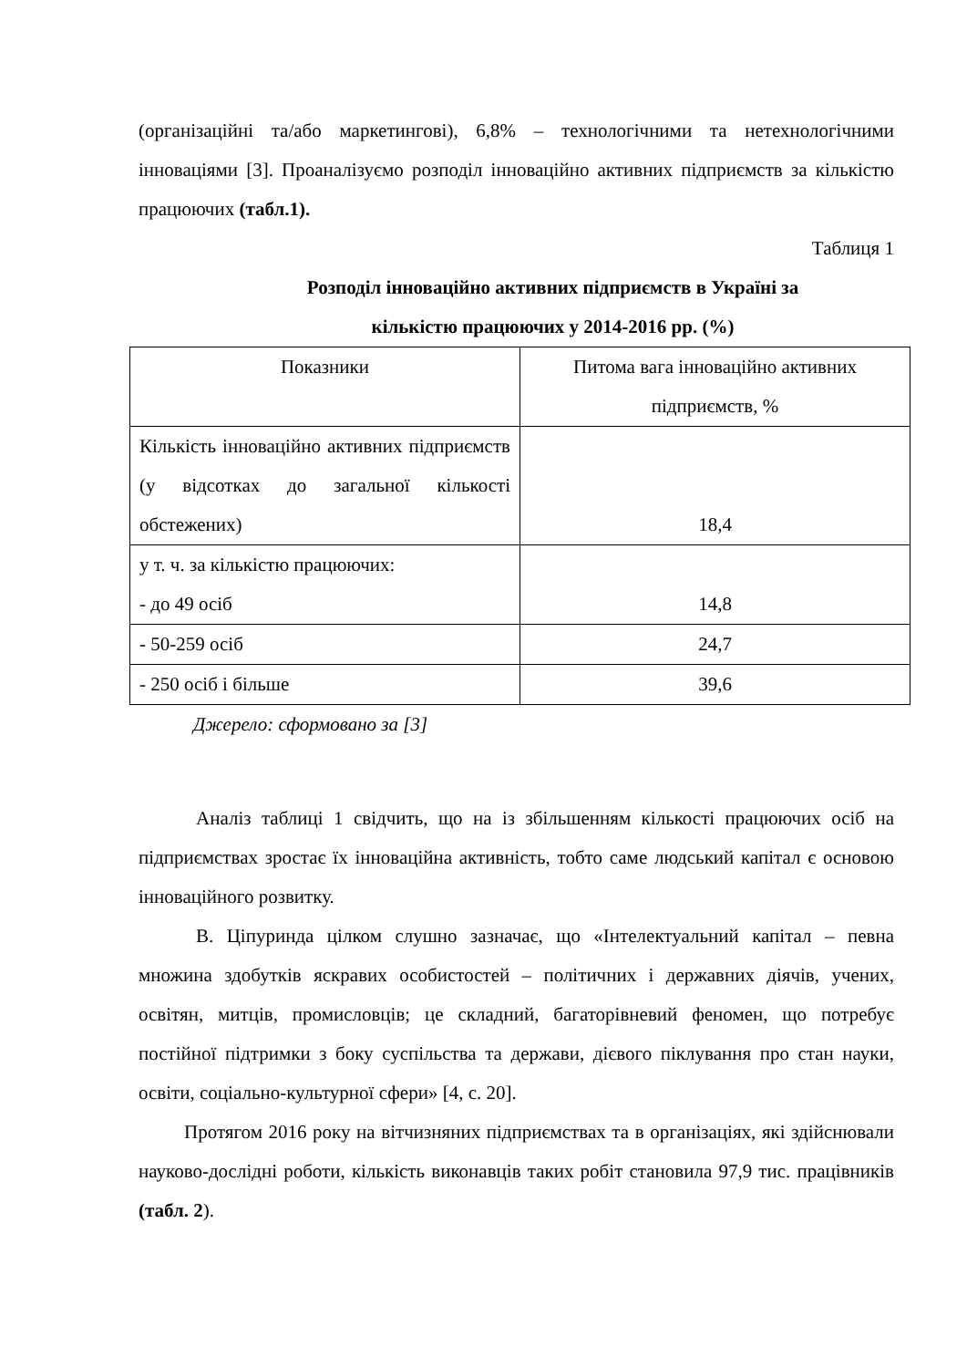(організаційні та/або маркетингові), 6,8% – технологічними та нетехнологічними інноваціями [3]. Проаналізуємо розподіл інноваційно активних підприємств за кількістю працюючих (табл.1).
Таблиця 1
Розподіл інноваційно активних підприємств в Україні за
кількістю працюючих у 2014-2016 рр. (%)
| Показники | Питома вага інноваційно активних підприємств, % |
| Кількість інноваційно активних підприємств (у відсотках до загальної кількості обстежених) | 18,4 |
| у т. ч. за кількістю працюючих: - до 49 осіб | 14,8 |
| - 50-259 осіб | 24,7 |
| - 250 осіб і більше | 39,6 |
Джерело: сформовано за [3]
Аналіз таблиці 1 свідчить, що на із збільшенням кількості працюючих осіб на підприємствах зростає їх інноваційна активність, тобто саме людський капітал є основою інноваційного розвитку.
В. Ціпуринда цілком слушно зазначає, що «Інтелектуальний капітал – певна множина здобутків яскравих особистостей – політичних і державних діячів, учених, освітян, митців, промисловців; це складний, багаторівневий феномен, що потребує постійної підтримки з боку суспільства та держави, дієвого піклування про стан науки, освіти, соціально-культурної сфери» [4, с. 20].
Протягом 2016 року на вітчизняних підприємствах та в організаціях, які здійснювали науково-дослідні роботи, кількість виконавців таких робіт становила 97,9 тис. працівників (табл. 2).